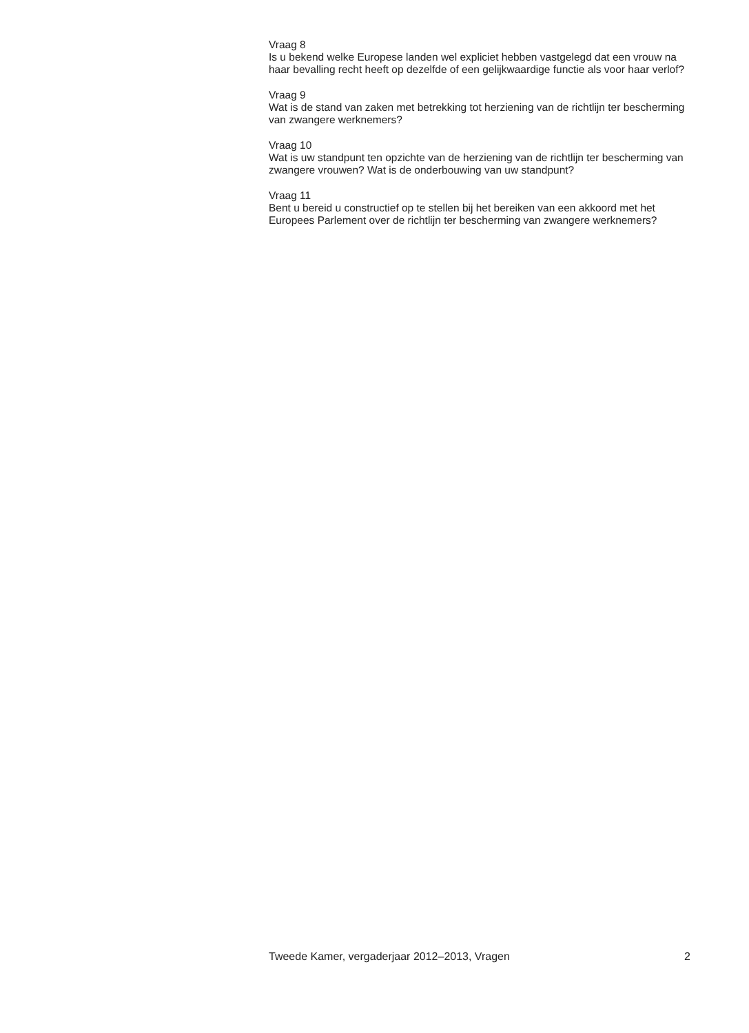Vraag 8
Is u bekend welke Europese landen wel expliciet hebben vastgelegd dat een vrouw na haar bevalling recht heeft op dezelfde of een gelijkwaardige functie als voor haar verlof?
Vraag 9
Wat is de stand van zaken met betrekking tot herziening van de richtlijn ter bescherming van zwangere werknemers?
Vraag 10
Wat is uw standpunt ten opzichte van de herziening van de richtlijn ter bescherming van zwangere vrouwen? Wat is de onderbouwing van uw standpunt?
Vraag 11
Bent u bereid u constructief op te stellen bij het bereiken van een akkoord met het Europees Parlement over de richtlijn ter bescherming van zwangere werknemers?
Tweede Kamer, vergaderjaar 2012–2013, Vragen 2